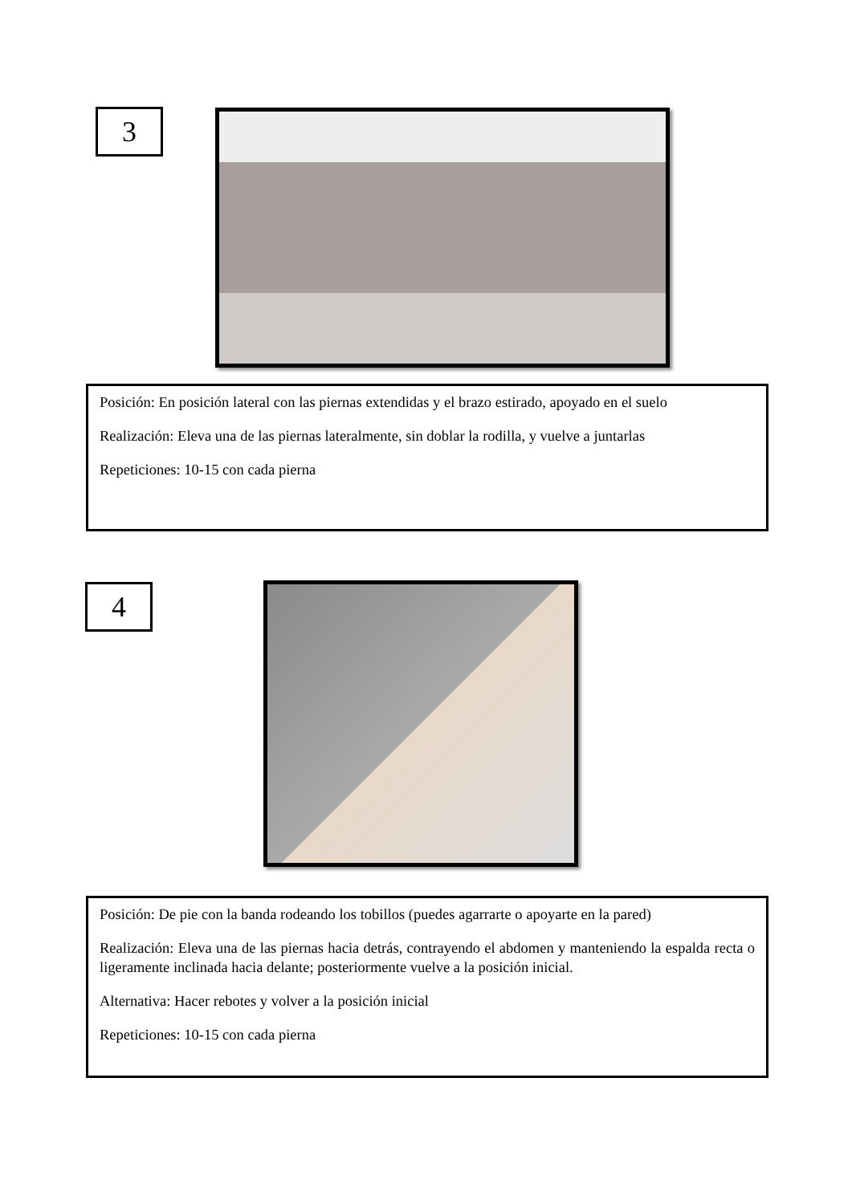3
Posición: En posición lateral con las piernas extendidas y el brazo estirado, apoyado en el suelo
Realización: Eleva una de las piernas lateralmente, sin doblar la rodilla, y vuelve a juntarlas
Repeticiones: 10-15 con cada pierna
4
Posición: De pie con la banda rodeando los tobillos (puedes agarrarte o apoyarte en la pared)
Realización: Eleva una de las piernas hacia detrás, contrayendo el abdomen y manteniendo la espalda recta o ligeramente inclinada hacia delante; posteriormente vuelve a la posición inicial.
Alternativa: Hacer rebotes y volver a la posición inicial
Repeticiones: 10-15 con cada pierna